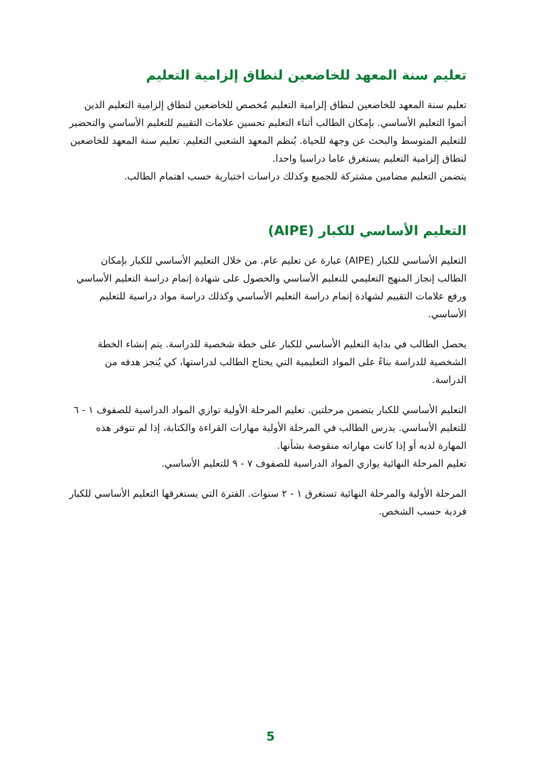تعليم سنة المعهد للخاضعين لنطاق إلزامية التعليم
تعليم سنة المعهد للخاضعين لنطاق إلزامية التعليم مُخصص للخاضعين لنطاق إلزامية التعليم الذين أتموا التعليم الأساسي. بإمكان الطالب أثناء التعليم تحسين علامات التقييم للتعليم الأساسي والتحضير للتعليم المتوسط والبحث عن وجهة للحياة. يُنظم المعهد الشعبي التعليم. تعليم سنة المعهد للخاضعين لنطاق إلزامية التعليم يستغرق عاما دراسيا واحدا.
يتضمن التعليم مضامين مشتركة للجميع وكذلك دراسات اختيارية حسب اهتمام الطالب.
التعليم الأساسي للكبار (AIPE)
التعليم الأساسي للكبار (AIPE) عبارة عن تعليم عام. من خلال التعليم الأساسي للكبار بإمكان الطالب إنجاز المنهج التعليمي للتعليم الأساسي والحصول على شهادة إتمام دراسة التعليم الأساسي ورفع علامات التقييم لشهادة إتمام دراسة التعليم الأساسي وكذلك دراسة مواد دراسية للتعليم الأساسي.
يحصل الطالب في بداية التعليم الأساسي للكبار على خطة شخصية للدراسة. يتم إنشاء الخطة الشخصية للدراسة بناءً على المواد التعليمية التي يحتاج الطالب لدراستها، كي يُنجز هدفه من الدراسة.
التعليم الأساسي للكبار يتضمن مرحلتين. تعليم المرحلة الأولية توازي المواد الدراسية للصفوف ١ - ٦ للتعليم الأساسي. يدرس الطالب في المرحلة الأولية مهارات القراءة والكتابة، إذا لم تتوفر هذه المهارة لديه أو إذا كانت مهاراته منقوصة بشأنها.
تعليم المرحلة النهائية يوازي المواد الدراسية للصفوف ٧ - ٩ للتعليم الأساسي.
المرحلة الأولية والمرحلة النهائية تستغرق ١ - ٢ سنوات. الفترة التي يستغرقها التعليم الأساسي للكبار فردية حسب الشخص.
5